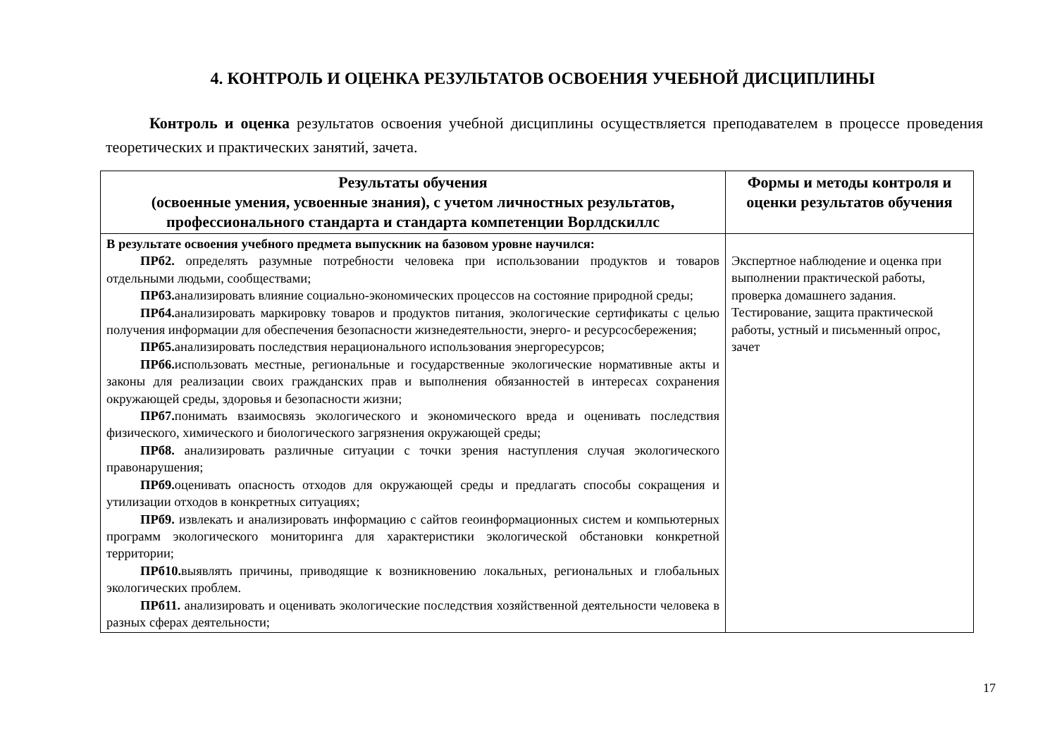4. КОНТРОЛЬ И ОЦЕНКА РЕЗУЛЬТАТОВ ОСВОЕНИЯ УЧЕБНОЙ ДИСЦИПЛИНЫ
Контроль и оценка результатов освоения учебной дисциплины осуществляется преподавателем в процессе проведения теоретических и практических занятий, зачета.
| Результаты обучения (освоенные умения, усвоенные знания), с учетом личностных результатов, профессионального стандарта и стандарта компетенции Ворлдскиллс | Формы и методы контроля и оценки результатов обучения |
| --- | --- |
| В результате освоения учебного предмета выпускник на базовом уровне научился: ПРб2. определять разумные потребности человека при использовании продуктов и товаров отдельными людьми, сообществами; ПРб3. анализировать влияние социально-экономических процессов на состояние природной среды; ПРб4. анализировать маркировку товаров и продуктов питания, экологические сертификаты с целью получения информации для обеспечения безопасности жизнедеятельности, энерго- и ресурсосбережения; ПРб5. анализировать последствия нерационального использования энергоресурсов; ПРб6. использовать местные, региональные и государственные экологические нормативные акты и законы для реализации своих гражданских прав и выполнения обязанностей в интересах сохранения окружающей среды, здоровья и безопасности жизни; ПРб7. понимать взаимосвязь экологического и экономического вреда и оценивать последствия физического, химического и биологического загрязнения окружающей среды; ПРб8. анализировать различные ситуации с точки зрения наступления случая экологического правонарушения; ПРб9. оценивать опасность отходов для окружающей среды и предлагать способы сокращения и утилизации отходов в конкретных ситуациях; ПРб9. извлекать и анализировать информацию с сайтов геоинформационных систем и компьютерных программ экологического мониторинга для характеристики экологической обстановки конкретной территории; ПРб10. выявлять причины, приводящие к возникновению локальных, региональных и глобальных экологических проблем. ПРб11. анализировать и оценивать экологические последствия хозяйственной деятельности человека в разных сферах деятельности; | Экспертное наблюдение и оценка при выполнении практической работы, проверка домашнего задания. Тестирование, защита практической работы, устный и письменный опрос, зачет |
17